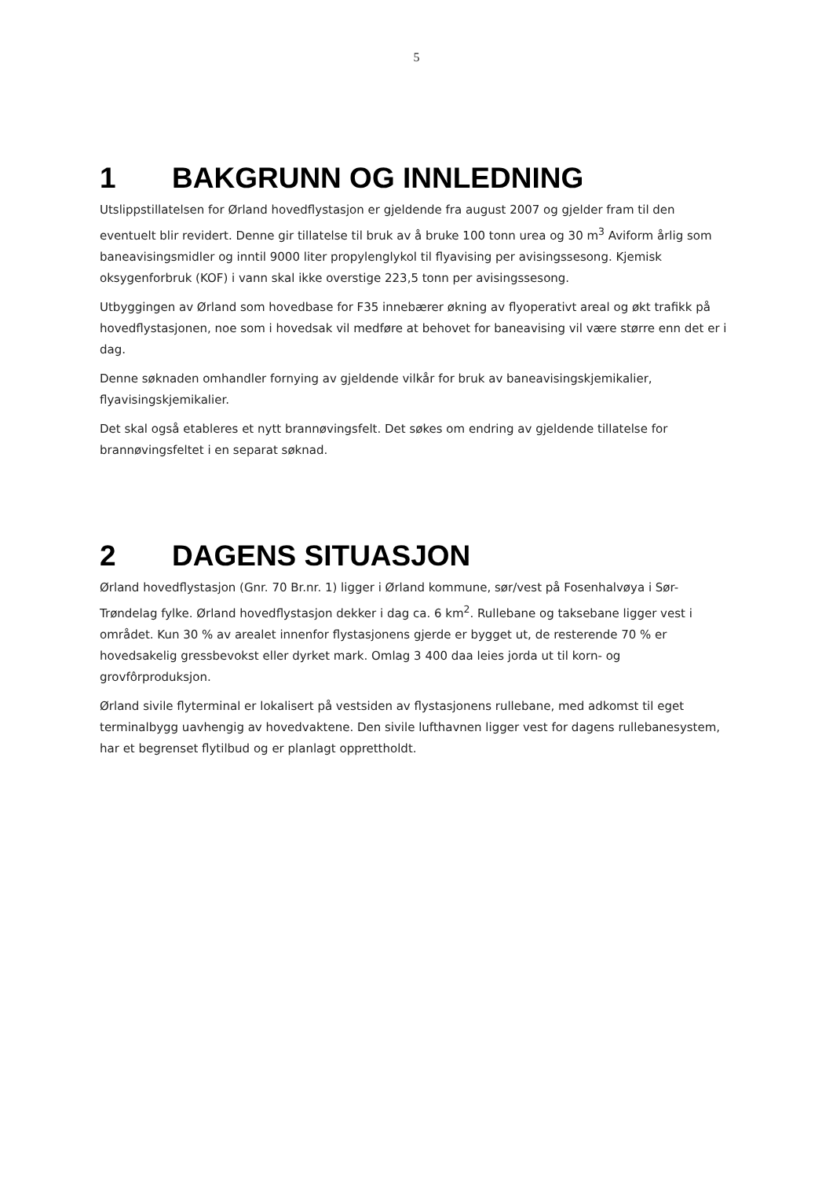5
1 BAKGRUNN OG INNLEDNING
Utslippstillatelsen for Ørland hovedflystasjon er gjeldende fra august 2007 og gjelder fram til den eventuelt blir revidert. Denne gir tillatelse til bruk av å bruke 100 tonn urea og 30 m<sup>3</sup> Aviform årlig som baneavisingsmidler og inntil 9000 liter propylenglykol til flyavising per avisingssesong. Kjemisk oksygenforbruk (KOF) i vann skal ikke overstige 223,5 tonn per avisingssesong.
Utbyggingen av Ørland som hovedbase for F35 innebærer økning av flyoperativt areal og økt trafikk på hovedflystasjonen, noe som i hovedsak vil medføre at behovet for baneavising vil være større enn det er i dag.
Denne søknaden omhandler fornying av gjeldende vilkår for bruk av baneavisingskjemikalier, flyavisingskjemikalier.
Det skal også etableres et nytt brannøvingsfelt. Det søkes om endring av gjeldende tillatelse for brannøvingsfeltet i en separat søknad.
2 DAGENS SITUASJON
Ørland hovedflystasjon (Gnr. 70 Br.nr. 1) ligger i Ørland kommune, sør/vest på Fosenhalvøya i Sør-Trøndelag fylke. Ørland hovedflystasjon dekker i dag ca. 6 km<sup>2</sup>. Rullebane og taksebane ligger vest i området. Kun 30 % av arealet innenfor flystasjonens gjerde er bygget ut, de resterende 70 % er hovedsakelig gressbevokst eller dyrket mark. Omlag 3 400 daa leies jorda ut til korn- og grovfôrproduksjon.
Ørland sivile flyterminal er lokalisert på vestsiden av flystasjonens rullebane, med adkomst til eget terminalbygg uavhengig av hovedvaktene. Den sivile lufthavnen ligger vest for dagens rullebanesystem, har et begrenset flytilbud og er planlagt opprettholdt.